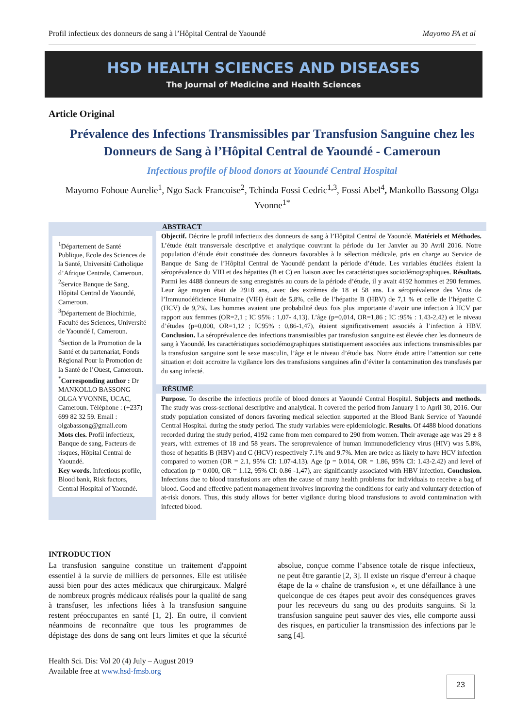Profil infectieux des donneurs de sang à l’Hôpital Central de Yaoundé Mayomo FA et al
HSD HEALTH SCIENCES AND DISEASES
The Journal of Medicine and Health Sciences
Article Original
Prévalence des Infections Transmissibles par Transfusion Sanguine chez les Donneurs de Sang à l’Hôpital Central de Yaoundé - Cameroun
Infectious profile of blood donors at Yaoundé Central Hospital
Mayomo Fohoue Aurelie<sup>1</sup>, Ngo Sack Francoise<sup>2</sup>, Tchinda Fossi Cedric<sup>1,3</sup>, Fossi Abel<sup>4</sup>, Mankollo Bassong Olga Yvonne<sup>1*</sup>
<sup>1</sup> Département de Santé Publique, Ecole des Sciences de la Santé, Université Catholique d’Afrique Centrale, Cameroun.
<sup>2</sup> Service Banque de Sang, Hôpital Central de Yaoundé, Cameroun.
<sup>3</sup> Département de Biochimie, Faculté des Sciences, Université de Yaoundé I, Cameroun.
<sup>4</sup> Section de la Promotion de la Santé et du partenariat, Fonds Régional Pour la Promotion de la Santé de l’Ouest, Cameroun.
<sup>*</sup> Corresponding author : Dr MANKOLLO BASSONG OLGA YVONNE, UCAC, Cameroun. Téléphone : (+237) 699 82 32 59. Email : olgabassong@gmail.com
Mots cles. Profil infectieux, Banque de sang, Facteurs de risques, Hôpital Central de Yaoundé.
Key words. Infectious profile, Blood bank, Risk factors, Central Hospital of Yaoundé.
ABSTRACT
Objectif. Décrire le profil infectieux des donneurs de sang à l’Hôpital Central de Yaoundé. Matériels et Méthodes. L’étude était transversale descriptive et analytique couvrant la période du 1er Janvier au 30 Avril 2016. Notre population d’étude était constituée des donneurs favorables à la sélection médicale, pris en charge au Service de Banque de Sang de l’Hôpital Central de Yaoundé pendant la période d’étude. Les variables étudiées étaient la séroprévalence du VIH et des hépatites (B et C) en liaison avec les caractéristiques sociodémographiques. Résultats. Parmi les 4488 donneurs de sang enregistrés au cours de la période d’étude, il y avait 4192 hommes et 290 femmes. Leur âge moyen était de 29±8 ans, avec des extrêmes de 18 et 58 ans. La séroprévalence des Virus de l’Immunodéficience Humaine (VIH) était de 5,8%, celle de l’hépatite B (HBV) de 7,1 % et celle de l’hépatite C (HCV) de 9,7%. Les hommes avaient une probabilité deux fois plus importante d’avoir une infection à HCV par rapport aux femmes (OR=2,1 ; IC 95% : 1,07- 4,13). L’âge (p=0,014, OR=1,86 ; IC :95% : 1,43-2,42) et le niveau d’études (p=0,000, OR=1,12 ; IC95% : 0,86-1,47), étaient significativement associés à l’infection à HBV. Conclusion. La séroprévalence des infections transmissibles par transfusion sanguine est élevée chez les donneurs de sang à Yaoundé. les caractéristiques sociodémographiques statistiquement associées aux infections transmissibles par la transfusion sanguine sont le sexe masculin, l’âge et le niveau d’étude bas. Notre étude attire l’attention sur cette situation et doit accroitre la vigilance lors des transfusions sanguines afin d’éviter la contamination des transfusés par du sang infecté.
RÉSUMÉ
Purpose. To describe the infectious profile of blood donors at Yaoundé Central Hospital. Subjects and methods. The study was cross-sectional descriptive and analytical. It covered the period from January 1 to April 30, 2016. Our study population consisted of donors favoring medical selection supported at the Blood Bank Service of Yaoundé Central Hospital. during the study period. The study variables were epidemiologic. Results. Of 4488 blood donations recorded during the study period, 4192 came from men compared to 290 from women. Their average age was 29 ± 8 years, with extremes of 18 and 58 years. The seroprevalence of human immunodeficiency virus (HIV) was 5.8%, those of hepatitis B (HBV) and C (HCV) respectively 7.1% and 9.7%. Men are twice as likely to have HCV infection compared to women (OR = 2.1, 95% CI: 1.07-4.13). Age (p = 0.014, OR = 1.86, 95% CI: 1.43-2.42) and level of education (p = 0.000, OR = 1.12, 95% CI: 0.86 -1,47), are significantly associated with HBV infection. Conclusion. Infections due to blood transfusions are often the cause of many health problems for individuals to receive a bag of blood. Good and effective patient management involves improving the conditions for early and voluntary detection of at-risk donors. Thus, this study allows for better vigilance during blood transfusions to avoid contamination with infected blood.
INTRODUCTION
La transfusion sanguine constitue un traitement d'appoint essentiel à la survie de milliers de personnes. Elle est utilisée aussi bien pour des actes médicaux que chirurgicaux. Malgré de nombreux progrès médicaux réalisés pour la qualité de sang à transfuser, les infections liées à la transfusion sanguine restent préoccupantes en santé [1, 2]. En outre, il convient néanmoins de reconnaître que tous les programmes de dépistage des dons de sang ont leurs limites et que la sécurité absolue, conçue comme l’absence totale de risque infectieux, ne peut être garantie [2, 3]. Il existe un risque d’erreur à chaque étape de la « chaîne de transfusion », et une défaillance à une quelconque de ces étapes peut avoir des conséquences graves pour les receveurs du sang ou des produits sanguins. Si la transfusion sanguine peut sauver des vies, elle comporte aussi des risques, en particulier la transmission des infections par le sang [4].
Health Sci. Dis: Vol 20 (4) July – August 2019
Available free at www.hsd-fmsb.org
23